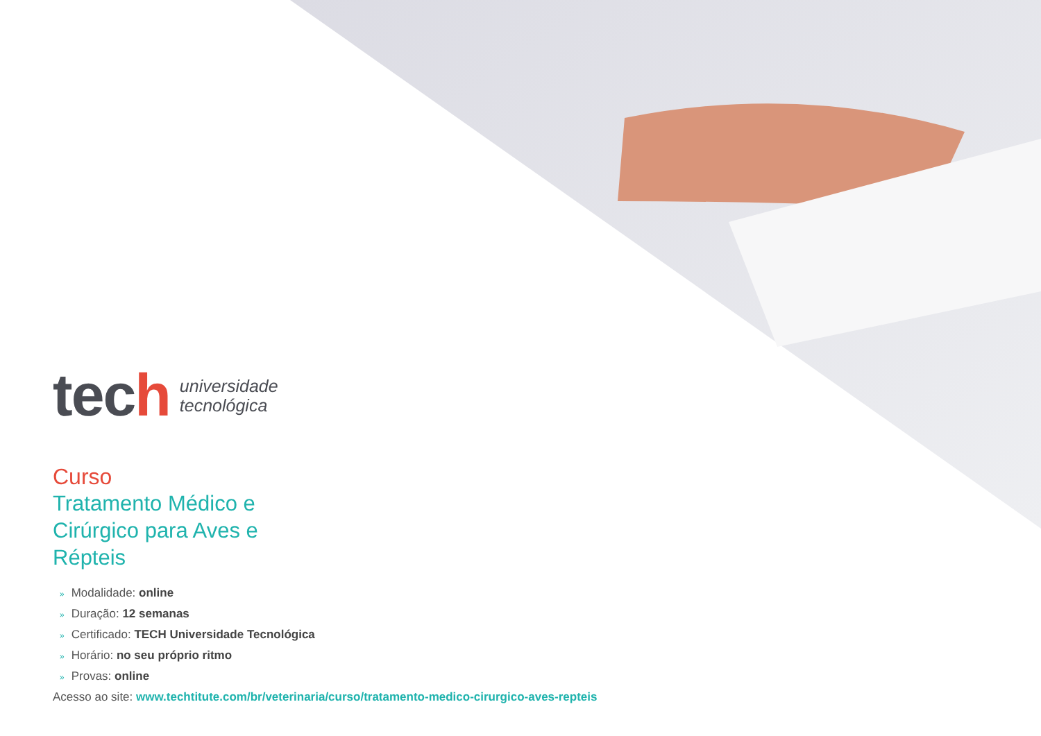tech
universidade
tecnológica
Curso
Tratamento Médico e Cirúrgico para Aves e Répteis
» Modalidade: online
» Duração: 12 semanas
» Certificado: TECH Universidade Tecnológica
» Horário: no seu próprio ritmo
» Provas: online
Acesso ao site: www.techtitute.com/br/veterinaria/curso/tratamento-medico-cirurgico-aves-repteis